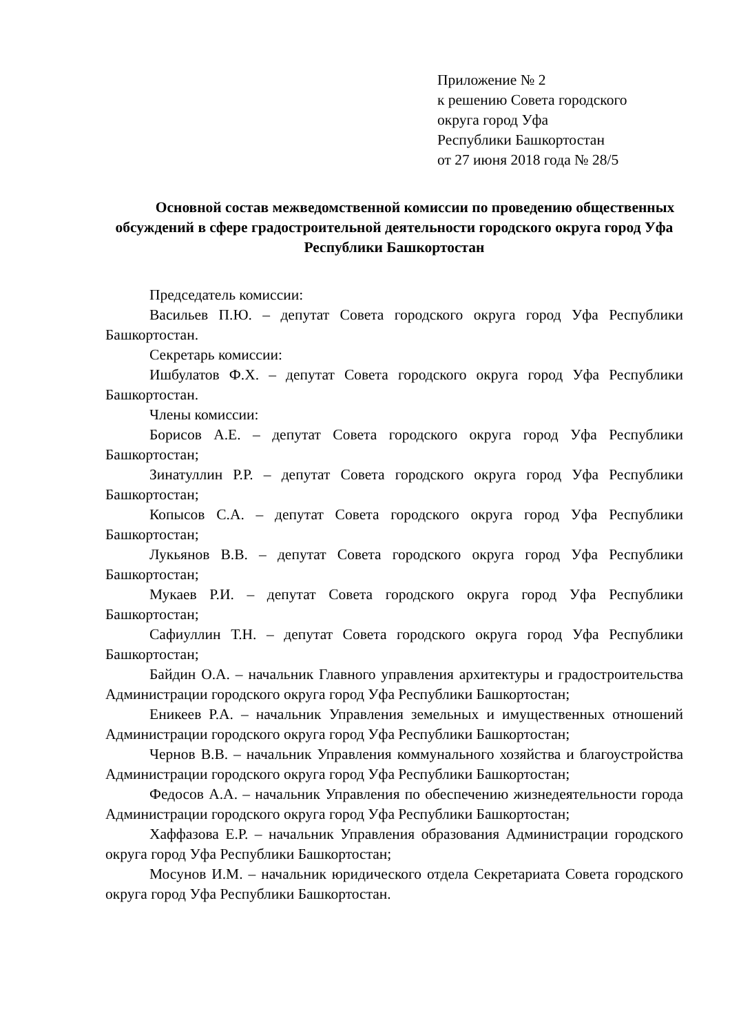Приложение № 2
к решению Совета городского
округа город Уфа
Республики Башкортостан
от 27 июня 2018 года № 28/5
Основной состав межведомственной комиссии по проведению общественных обсуждений в сфере градостроительной деятельности городского округа город Уфа Республики Башкортостан
Председатель комиссии:
Васильев П.Ю. – депутат Совета городского округа город Уфа Республики Башкортостан.
Секретарь комиссии:
Ишбулатов Ф.Х. – депутат Совета городского округа город Уфа Республики Башкортостан.
Члены комиссии:
Борисов А.Е. – депутат Совета городского округа город Уфа Республики Башкортостан;
Зинатуллин Р.Р. – депутат Совета городского округа город Уфа Республики Башкортостан;
Копысов С.А. – депутат Совета городского округа город Уфа Республики Башкортостан;
Лукьянов В.В. – депутат Совета городского округа город Уфа Республики Башкортостан;
Мукаев Р.И. – депутат Совета городского округа город Уфа Республики Башкортостан;
Сафиуллин Т.Н. – депутат Совета городского округа город Уфа Республики Башкортостан;
Байдин О.А. – начальник Главного управления архитектуры и градостроительства Администрации городского округа город Уфа Республики Башкортостан;
Еникеев Р.А. – начальник Управления земельных и имущественных отношений Администрации городского округа город Уфа Республики Башкортостан;
Чернов В.В. – начальник Управления коммунального хозяйства и благоустройства Администрации городского округа город Уфа Республики Башкортостан;
Федосов А.А. – начальник Управления по обеспечению жизнедеятельности города Администрации городского округа город Уфа Республики Башкортостан;
Хаффазова Е.Р. – начальник Управления образования Администрации городского округа город Уфа Республики Башкортостан;
Мосунов И.М. – начальник юридического отдела Секретариата Совета городского округа город Уфа Республики Башкортостан.